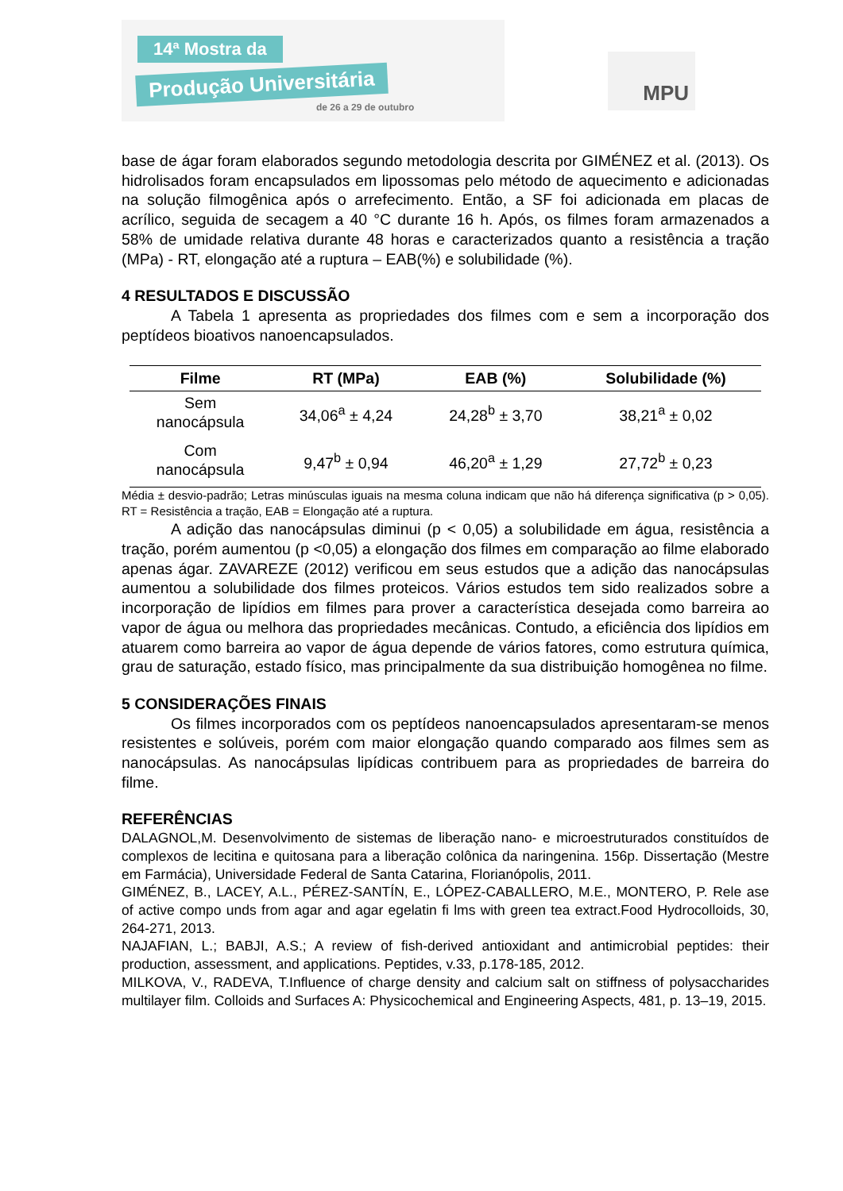14ª Mostra da
Produção Universitária
de 26 a 29 de outubro
MPU
base de ágar foram elaborados segundo metodologia descrita por GIMÉNEZ et al. (2013). Os hidrolisados foram encapsulados em lipossomas pelo método de aquecimento e adicionadas na solução filmogênica após o arrefecimento. Então, a SF foi adicionada em placas de acrílico, seguida de secagem a 40 °C durante 16 h. Após, os filmes foram armazenados a 58% de umidade relativa durante 48 horas e caracterizados quanto a resistência a tração (MPa) - RT, elongação até a ruptura – EAB(%) e solubilidade (%).
4 RESULTADOS E DISCUSSÃO
A Tabela 1 apresenta as propriedades dos filmes com e sem a incorporação dos peptídeos bioativos nanoencapsulados.
| Filme | RT (MPa) | EAB (%) | Solubilidade (%) |
| --- | --- | --- | --- |
| Sem nanocápsula | 34,06<sup>a</sup> ± 4,24 | 24,28<sup>b</sup> ± 3,70 | 38,21<sup>a</sup> ± 0,02 |
| Com nanocápsula | 9,47<sup>b</sup> ± 0,94 | 46,20<sup>a</sup> ± 1,29 | 27,72<sup>b</sup> ± 0,23 |
Média ± desvio-padrão; Letras minúsculas iguais na mesma coluna indicam que não há diferença significativa (p > 0,05). RT = Resistência a tração, EAB = Elongação até a ruptura.
A adição das nanocápsulas diminui (p < 0,05) a solubilidade em água, resistência a tração, porém aumentou (p <0,05) a elongação dos filmes em comparação ao filme elaborado apenas ágar. ZAVAREZE (2012) verificou em seus estudos que a adição das nanocápsulas aumentou a solubilidade dos filmes proteicos. Vários estudos tem sido realizados sobre a incorporação de lipídios em filmes para prover a característica desejada como barreira ao vapor de água ou melhora das propriedades mecânicas. Contudo, a eficiência dos lipídios em atuarem como barreira ao vapor de água depende de vários fatores, como estrutura química, grau de saturação, estado físico, mas principalmente da sua distribuição homogênea no filme.
5 CONSIDERAÇÕES FINAIS
Os filmes incorporados com os peptídeos nanoencapsulados apresentaram-se menos resistentes e solúveis, porém com maior elongação quando comparado aos filmes sem as nanocápsulas. As nanocápsulas lipídicas contribuem para as propriedades de barreira do filme.
REFERÊNCIAS
DALAGNOL,M. Desenvolvimento de sistemas de liberação nano- e microestruturados constituídos de complexos de lecitina e quitosana para a liberação colônica da naringenina. 156p. Dissertação (Mestre em Farmácia), Universidade Federal de Santa Catarina, Florianópolis, 2011.
GIMÉNEZ, B., LACEY, A.L., PÉREZ-SANTÍN, E., LÓPEZ-CABALLERO, M.E., MONTERO, P. Rele ase of active compo unds from agar and agar egelatin fi lms with green tea extract.Food Hydrocolloids, 30, 264-271, 2013.
NAJAFIAN, L.; BABJI, A.S.; A review of fish-derived antioxidant and antimicrobial peptides: their production, assessment, and applications. Peptides, v.33, p.178-185, 2012.
MILKOVA, V., RADEVA, T.Influence of charge density and calcium salt on stiffness of polysaccharides multilayer film. Colloids and Surfaces A: Physicochemical and Engineering Aspects, 481, p. 13–19, 2015.